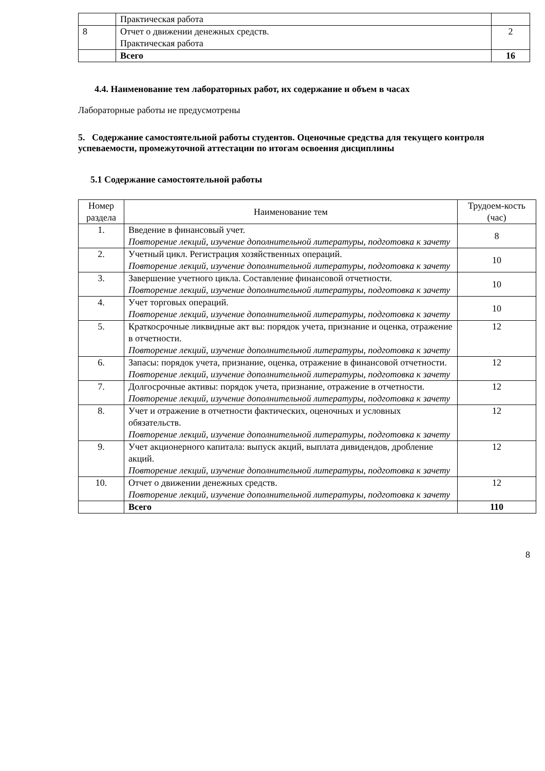| | Практическая работа | |
| 8 | Отчет о движении денежных средств. Практическая работа | 2 |
| | Всего | 16 |
4.4. Наименование тем лабораторных работ, их содержание и объем в часах
Лабораторные работы не предусмотрены
5. Содержание самостоятельной работы студентов. Оценочные средства для текущего контроля успеваемости, промежуточной аттестации по итогам освоения дисциплины
5.1 Содержание самостоятельной работы
| Номер раздела | Наименование тем | Трудоем-кость (час) |
| 1. | Введение в финансовый учет. Повторение лекций, изучение дополнительной литературы, подготовка к зачету | 8 |
| 2. | Учетный цикл. Регистрация хозяйственных операций. Повторение лекций, изучение дополнительной литературы, подготовка к зачету | 10 |
| 3. | Завершение учетного цикла. Составление финансовой отчетности. Повторение лекций, изучение дополнительной литературы, подготовка к зачету | 10 |
| 4. | Учет торговых операций. Повторение лекций, изучение дополнительной литературы, подготовка к зачету | 10 |
| 5. | Краткосрочные ликвидные акт вы: порядок учета, признание и оценка, отражение в отчетности. Повторение лекций, изучение дополнительной литературы, подготовка к зачету | 12 |
| 6. | Запасы: порядок учета, признание, оценка, отражение в финансовой отчетности. Повторение лекций, изучение дополнительной литературы, подготовка к зачету | 12 |
| 7. | Долгосрочные активы: порядок учета, признание, отражение в отчетности. Повторение лекций, изучение дополнительной литературы, подготовка к зачету | 12 |
| 8. | Учет и отражение в отчетности фактических, оценочных и условных обязательств. Повторение лекций, изучение дополнительной литературы, подготовка к зачету | 12 |
| 9. | Учет акционерного капитала: выпуск акций, выплата дивидендов, дробление акций. Повторение лекций, изучение дополнительной литературы, подготовка к зачету | 12 |
| 10. | Отчет о движении денежных средств. Повторение лекций, изучение дополнительной литературы, подготовка к зачету | 12 |
| | Всего | 110 |
8